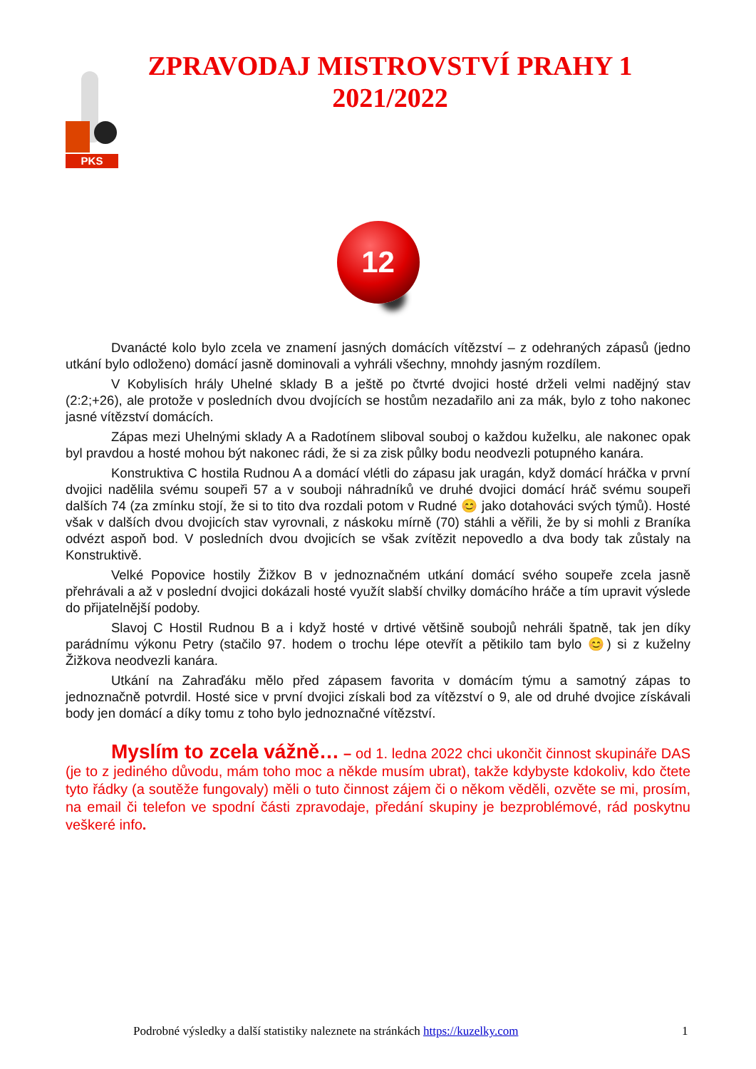PKS
ZPRAVODAJ MISTROVSTVÍ PRAHY 1
2021/2022
12
Dvanácté kolo bylo zcela ve znamení jasných domácích vítězství – z odehraných zápasů (jedno utkání bylo odloženo) domácí jasně dominovali a vyhráli všechny, mnohdy jasným rozdílem.
V Kobylisích hrály Uhelné sklady B a ještě po čtvrté dvojici hosté drželi velmi nadějný stav (2:2;+26), ale protože v posledních dvou dvojících se hostům nezadařilo ani za mák, bylo z toho nakonec jasné vítězství domácích.
Zápas mezi Uhelnými sklady A a Radotínem sliboval souboj o každou kuželku, ale nakonec opak byl pravdou a hosté mohou být nakonec rádi, že si za zisk půlky bodu neodvezli potupného kanára.
Konstruktiva C hostila Rudnou A a domácí vlétli do zápasu jak uragán, když domácí hráčka v první dvojici nadělila svému soupeři 57 a v souboji náhradníků ve druhé dvojici domácí hráč svému soupeři dalších 74 (za zmínku stojí, že si to tito dva rozdali potom v Rudné 😊 jako dotahováci svých týmů). Hosté však v dalších dvou dvojicích stav vyrovnali, z náskoku mírně (70) stáhli a věřili, že by si mohli z Braníka odvézt aspoň bod. V posledních dvou dvojicích se však zvítězit nepovedlo a dva body tak zůstaly na Konstruktivě.
Velké Popovice hostily Žižkov B v jednoznačném utkání domácí svého soupeře zcela jasně přehrávali a až v poslední dvojici dokázali hosté využít slabší chvilky domácího hráče a tím upravit výslede do přijatelnější podoby.
Slavoj C Hostil Rudnou B a i když hosté v drtivé většině soubojů nehráli špatně, tak jen díky parádnímu výkonu Petry (stačilo 97. hodem o trochu lépe otevřít a pětikilo tam bylo 😊) si z kuželny Žižkova neodvezli kanára.
Utkání na Zahraďáku mělo před zápasem favorita v domácím týmu a samotný zápas to jednoznačně potvrdil. Hosté sice v první dvojici získali bod za vítězství o 9, ale od druhé dvojice získávali body jen domácí a díky tomu z toho bylo jednoznačné vítězství.
Myslím to zcela vážně… – od 1. ledna 2022 chci ukončit činnost skupináře DAS (je to z jediného důvodu, mám toho moc a někde musím ubrat), takže kdybyste kdokoliv, kdo čtete tyto řádky (a soutěže fungovaly) měli o tuto činnost zájem či o někom věděli, ozvěte se mi, prosím, na email či telefon ve spodní části zpravodaje, předání skupiny je bezproblémové, rád poskytnu veškeré info.
Podrobné výsledky a další statistiky naleznete na stránkách https://kuzelky.com 1